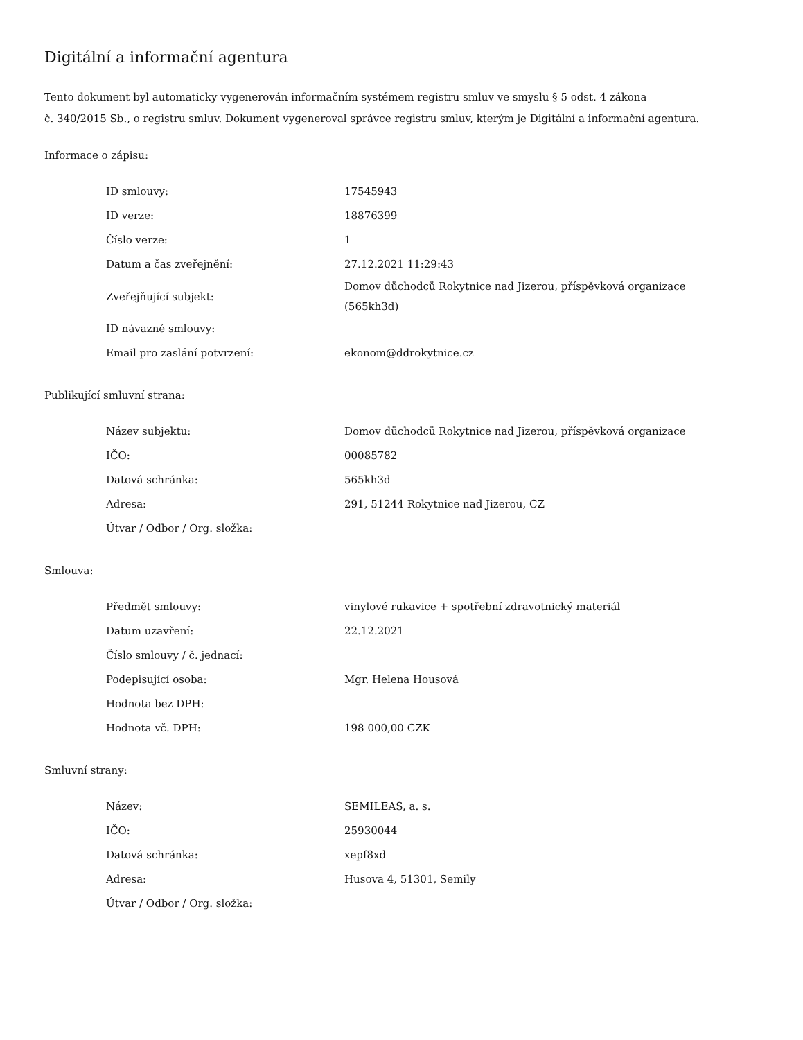Digitální a informační agentura
Tento dokument byl automaticky vygenerován informačním systémem registru smluv ve smyslu § 5 odst. 4 zákona
č. 340/2015 Sb., o registru smluv. Dokument vygeneroval správce registru smluv, kterým je Digitální a informační agentura.
Informace o zápisu:
| ID smlouvy: | 17545943 |
| ID verze: | 18876399 |
| Číslo verze: | 1 |
| Datum a čas zveřejnění: | 27.12.2021 11:29:43 |
| Zveřejňující subjekt: | Domov důchodců Rokytnice nad Jizerou, příspěvková organizace (565kh3d) |
| ID návazné smlouvy: | |
| Email pro zaslání potvrzení: | ekonom@ddrokytnice.cz |
Publikující smluvní strana:
| Název subjektu: | Domov důchodců Rokytnice nad Jizerou, příspěvková organizace |
| IČO: | 00085782 |
| Datová schránka: | 565kh3d |
| Adresa: | 291, 51244 Rokytnice nad Jizerou, CZ |
| Útvar / Odbor / Org. složka: | |
Smlouva:
| Předmět smlouvy: | vinylové rukavice + spotřební zdravotnický materiál |
| Datum uzavření: | 22.12.2021 |
| Číslo smlouvy / č. jednací: | |
| Podepisující osoba: | Mgr. Helena Housová |
| Hodnota bez DPH: | |
| Hodnota vč. DPH: | 198 000,00 CZK |
Smluvní strany:
| Název: | SEMILEAS, a. s. |
| IČO: | 25930044 |
| Datová schránka: | xepf8xd |
| Adresa: | Husova 4, 51301, Semily |
| Útvar / Odbor / Org. složka: | |